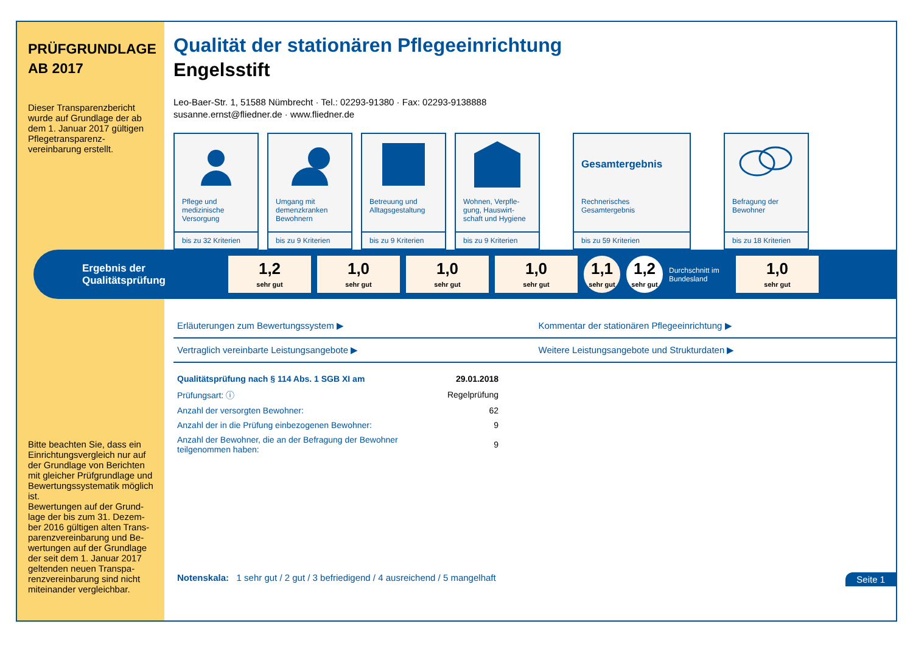PRÜFGRUNDLAGE
AB 2017
Dieser Transparenzbericht wurde auf Grundlage der ab dem 1. Januar 2017 gültigen Pflegetransparenz-vereinbarung erstellt.
Bitte beachten Sie, dass ein Einrichtungsvergleich nur auf der Grundlage von Berichten mit gleicher Prüfgrundlage und Bewertungssystematik möglich ist.
Bewertungen auf der Grund-lage der bis zum 31. Dezem-ber 2016 gültigen alten Trans-parenzvereinbarung und Be-wertungen auf der Grundlage der seit dem 1. Januar 2017 geltenden neuen Transpa-renzvereinbarung sind nicht miteinander vergleichbar.
Qualität der stationären Pflegeeinrichtung
Engelsstift
Leo-Baer-Str. 1, 51588 Nümbrecht · Tel.: 02293-91380 · Fax: 02293-9138888
susanne.ernst@fliedner.de · www.fliedner.de
Pflege und medizinische Versorgung
bis zu 32 Kriterien
Umgang mit demenzkranken Bewohnern
bis zu 9 Kriterien
Betreuung und Alltagsgestaltung
bis zu 9 Kriterien
Wohnen, Verpfle-gung, Hauswirt-schaft und Hygiene
bis zu 9 Kriterien
Gesamtergebnis
Rechnerisches Gesamtergebnis
bis zu 59 Kriterien
Befragung der Bewohner
bis zu 18 Kriterien
Ergebnis der Qualitätsprüfung
1,2
sehr gut
1,0
sehr gut
1,0
sehr gut
1,0
sehr gut
1,1
sehr gut
1,2
sehr gut
Durchschnitt im Bundesland
1,0
sehr gut
Erläuterungen zum Bewertungssystem ▶
Kommentar der stationären Pflegeeinrichtung ▶
Vertraglich vereinbarte Leistungsangebote ▶
Weitere Leistungsangebote und Strukturdaten ▶
| Qualitätsprüfung nach § 114 Abs. 1 SGB XI am | 29.01.2018 |
| Prüfungsart: ⓘ | Regelprüfung |
| Anzahl der versorgten Bewohner: | 62 |
| Anzahl der in die Prüfung einbezogenen Bewohner: | 9 |
| Anzahl der Bewohner, die an der Befragung der Bewohner teilgenommen haben: | 9 |
Notenskala: 1 sehr gut / 2 gut / 3 befriedigend / 4 ausreichend / 5 mangelhaft Seite 1